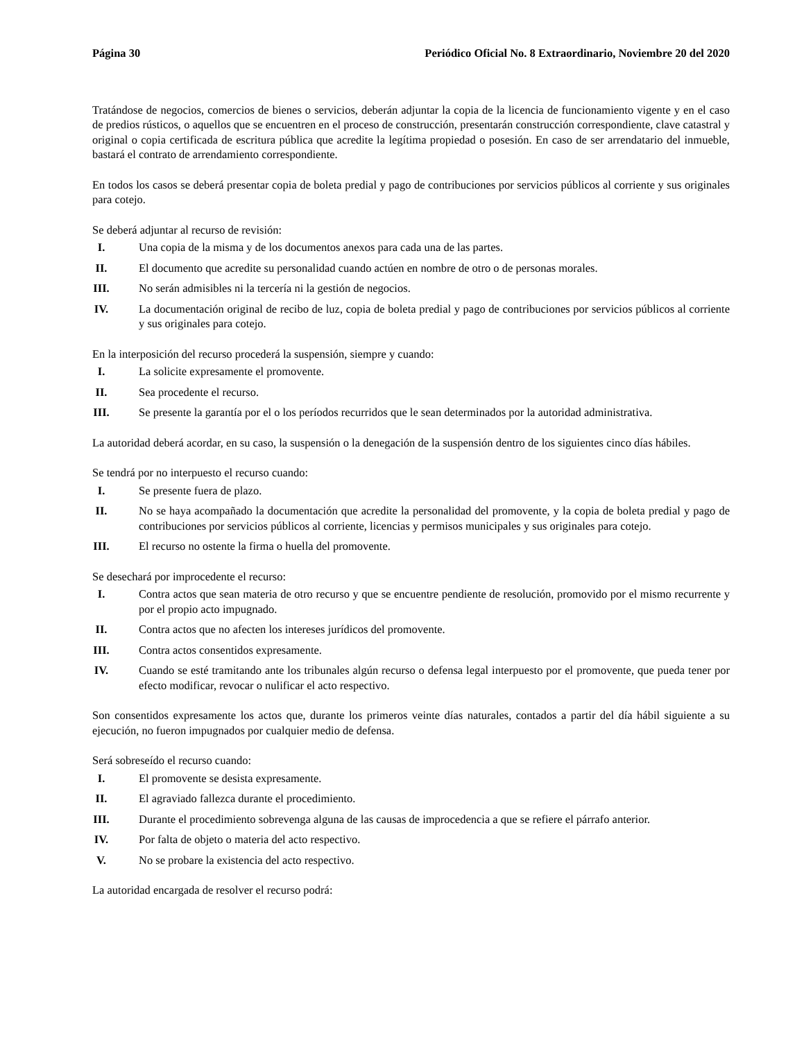Página 30 Periódico Oficial No. 8 Extraordinario, Noviembre 20 del 2020
Tratándose de negocios, comercios de bienes o servicios, deberán adjuntar la copia de la licencia de funcionamiento vigente y en el caso de predios rústicos, o aquellos que se encuentren en el proceso de construcción, presentarán construcción correspondiente, clave catastral y original o copia certificada de escritura pública que acredite la legítima propiedad o posesión. En caso de ser arrendatario del inmueble, bastará el contrato de arrendamiento correspondiente.
En todos los casos se deberá presentar copia de boleta predial y pago de contribuciones por servicios públicos al corriente y sus originales para cotejo.
Se deberá adjuntar al recurso de revisión:
I. Una copia de la misma y de los documentos anexos para cada una de las partes.
II. El documento que acredite su personalidad cuando actúen en nombre de otro o de personas morales.
III. No serán admisibles ni la tercería ni la gestión de negocios.
IV. La documentación original de recibo de luz, copia de boleta predial y pago de contribuciones por servicios públicos al corriente y sus originales para cotejo.
En la interposición del recurso procederá la suspensión, siempre y cuando:
I. La solicite expresamente el promovente.
II. Sea procedente el recurso.
III. Se presente la garantía por el o los períodos recurridos que le sean determinados por la autoridad administrativa.
La autoridad deberá acordar, en su caso, la suspensión o la denegación de la suspensión dentro de los siguientes cinco días hábiles.
Se tendrá por no interpuesto el recurso cuando:
I. Se presente fuera de plazo.
II. No se haya acompañado la documentación que acredite la personalidad del promovente, y la copia de boleta predial y pago de contribuciones por servicios públicos al corriente, licencias y permisos municipales y sus originales para cotejo.
III. El recurso no ostente la firma o huella del promovente.
Se desechará por improcedente el recurso:
I. Contra actos que sean materia de otro recurso y que se encuentre pendiente de resolución, promovido por el mismo recurrente y por el propio acto impugnado.
II. Contra actos que no afecten los intereses jurídicos del promovente.
III. Contra actos consentidos expresamente.
IV. Cuando se esté tramitando ante los tribunales algún recurso o defensa legal interpuesto por el promovente, que pueda tener por efecto modificar, revocar o nulificar el acto respectivo.
Son consentidos expresamente los actos que, durante los primeros veinte días naturales, contados a partir del día hábil siguiente a su ejecución, no fueron impugnados por cualquier medio de defensa.
Será sobreseído el recurso cuando:
I. El promovente se desista expresamente.
II. El agraviado fallezca durante el procedimiento.
III. Durante el procedimiento sobrevenga alguna de las causas de improcedencia a que se refiere el párrafo anterior.
IV. Por falta de objeto o materia del acto respectivo.
V. No se probare la existencia del acto respectivo.
La autoridad encargada de resolver el recurso podrá: